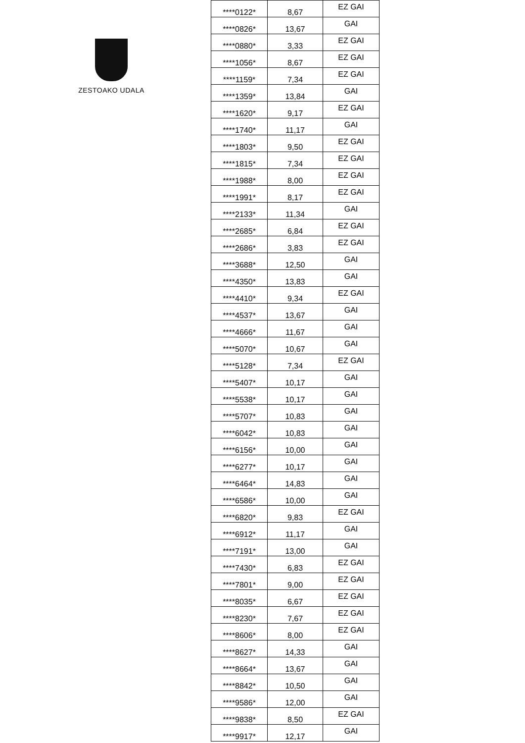ZESTOAKO UDALA
| ****0122* | 8,67 | EZ GAI |
| ****0826* | 13,67 | GAI |
| ****0880* | 3,33 | EZ GAI |
| ****1056* | 8,67 | EZ GAI |
| ****1159* | 7,34 | EZ GAI |
| ****1359* | 13,84 | GAI |
| ****1620* | 9,17 | EZ GAI |
| ****1740* | 11,17 | GAI |
| ****1803* | 9,50 | EZ GAI |
| ****1815* | 7,34 | EZ GAI |
| ****1988* | 8,00 | EZ GAI |
| ****1991* | 8,17 | EZ GAI |
| ****2133* | 11,34 | GAI |
| ****2685* | 6,84 | EZ GAI |
| ****2686* | 3,83 | EZ GAI |
| ****3688* | 12,50 | GAI |
| ****4350* | 13,83 | GAI |
| ****4410* | 9,34 | EZ GAI |
| ****4537* | 13,67 | GAI |
| ****4666* | 11,67 | GAI |
| ****5070* | 10,67 | GAI |
| ****5128* | 7,34 | EZ GAI |
| ****5407* | 10,17 | GAI |
| ****5538* | 10,17 | GAI |
| ****5707* | 10,83 | GAI |
| ****6042* | 10,83 | GAI |
| ****6156* | 10,00 | GAI |
| ****6277* | 10,17 | GAI |
| ****6464* | 14,83 | GAI |
| ****6586* | 10,00 | GAI |
| ****6820* | 9,83 | EZ GAI |
| ****6912* | 11,17 | GAI |
| ****7191* | 13,00 | GAI |
| ****7430* | 6,83 | EZ GAI |
| ****7801* | 9,00 | EZ GAI |
| ****8035* | 6,67 | EZ GAI |
| ****8230* | 7,67 | EZ GAI |
| ****8606* | 8,00 | EZ GAI |
| ****8627* | 14,33 | GAI |
| ****8664* | 13,67 | GAI |
| ****8842* | 10,50 | GAI |
| ****9586* | 12,00 | GAI |
| ****9838* | 8,50 | EZ GAI |
| ****9917* | 12,17 | GAI |